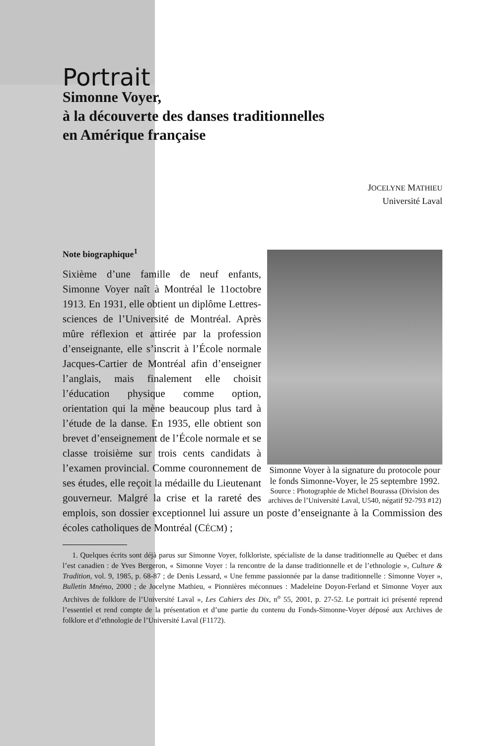Portrait
Simonne Voyer,
à la découverte des danses traditionnelles
en Amérique française
JOCELYNE MATHIEU
Université Laval
Note biographique<sup>1</sup>
Simonne Voyer à la signature du protocole pour le fonds Simonne-Voyer, le 25 septembre 1992.
Source : Photographie de Michel Bourassa (Division des archives de l’Université Laval, U540, négatif 92-793 #12)
Sixième d’une famille de neuf enfants, Simonne Voyer naît à Montréal le 11octobre 1913. En 1931, elle obtient un diplôme Lettres-sciences de l’Université de Montréal. Après mûre réflexion et attirée par la profession d’enseignante, elle s’inscrit à l’École normale Jacques-Cartier de Montréal afin d’enseigner l’anglais, mais finalement elle choisit l’éducation physique comme option, orientation qui la mène beaucoup plus tard à l’étude de la danse. En 1935, elle obtient son brevet d’enseignement de l’École normale et se classe troisième sur trois cents candidats à l’examen provincial. Comme couronnement de ses études, elle reçoit la médaille du Lieutenant gouverneur. Malgré la crise et la rareté des emplois, son dossier exceptionnel lui assure un poste d’enseignante à la Commission des écoles catholiques de Montréal (CÉCM) ;
1. Quelques écrits sont déjà parus sur Simonne Voyer, folkloriste, spécialiste de la danse traditionnelle au Québec et dans l’est canadien : de Yves Bergeron, « Simonne Voyer : la rencontre de la danse traditionnelle et de l’ethnologie », Culture & Tradition, vol. 9, 1985, p. 68-87 ; de Denis Lessard, « Une femme passionnée par la danse traditionnelle : Simonne Voyer », Bulletin Mnémo, 2000 ; de Jocelyne Mathieu, « Pionnières méconnues : Madeleine Doyon-Ferland et Simonne Voyer aux Archives de folklore de l’Université Laval », Les Cahiers des Dix, n<sup>o</sup> 55, 2001, p. 27-52. Le portrait ici présenté reprend l’essentiel et rend compte de la présentation et d’une partie du contenu du Fonds-Simonne-Voyer déposé aux Archives de folklore et d’ethnologie de l’Université Laval (F1172).